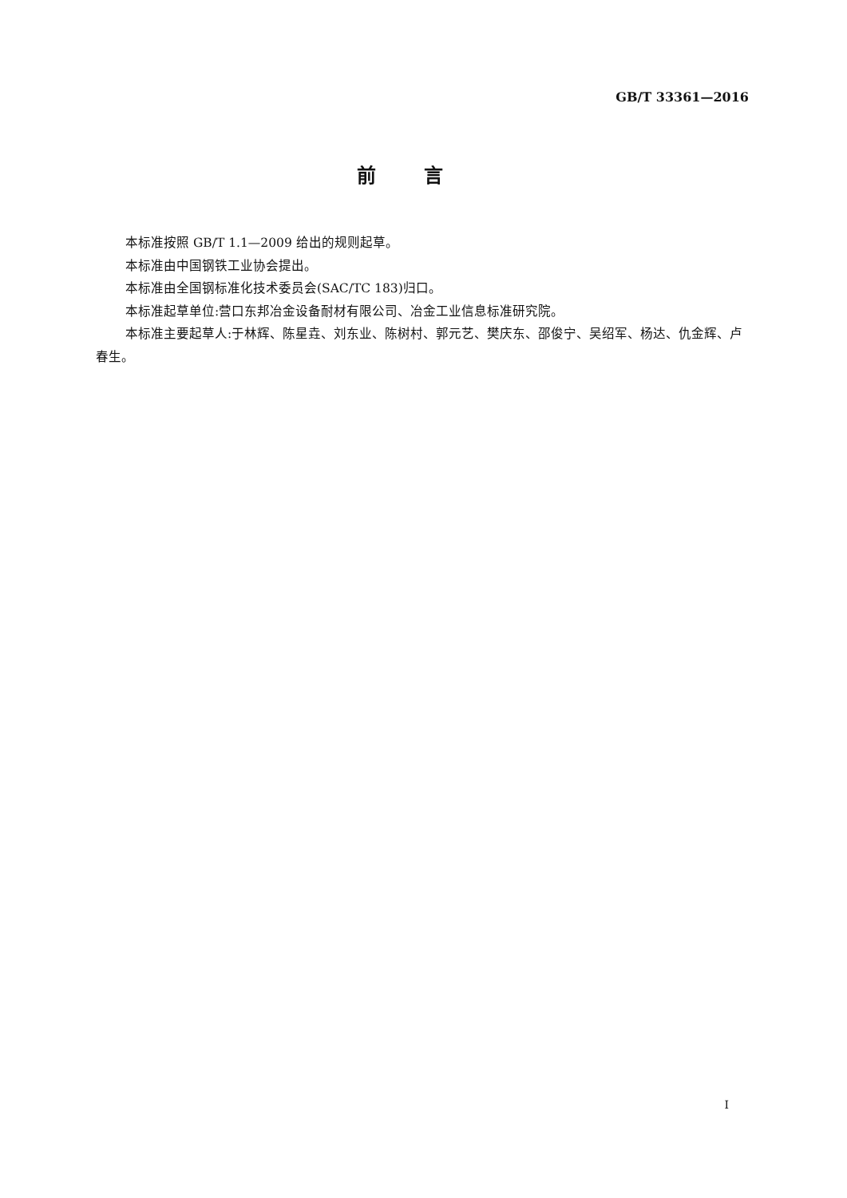GB/T 33361—2016
前言
本标准按照 GB/T 1.1—2009 给出的规则起草。
本标准由中国钢铁工业协会提出。
本标准由全国钢标准化技术委员会(SAC/TC 183)归口。
本标准起草单位:营口东邦冶金设备耐材有限公司、冶金工业信息标准研究院。
本标准主要起草人:于林辉、陈星垚、刘东业、陈树村、郭元艺、樊庆东、邵俊宁、吴绍军、杨达、仇金辉、卢春生。
I